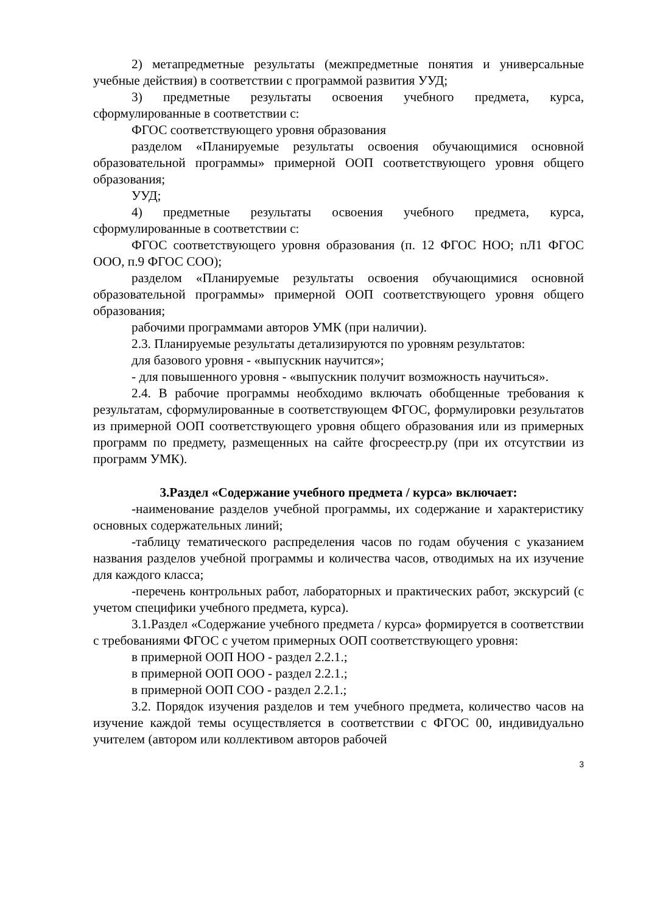2) метапредметные результаты (межпредметные понятия и универсальные учебные действия) в соответствии с программой развития УУД;
3) предметные результаты освоения учебного предмета, курса, сформулированные в соответствии с:
ФГОС соответствующего уровня образования
разделом «Планируемые результаты освоения обучающимися основной образовательной программы» примерной ООП соответствующего уровня общего образования;
УУД;
4) предметные результаты освоения учебного предмета, курса, сформулированные в соответствии с:
ФГОС соответствующего уровня образования (п. 12 ФГОС НОО; пЛ1 ФГОС ООО, п.9 ФГОС СОО);
разделом «Планируемые результаты освоения обучающимися основной образовательной программы» примерной ООП соответствующего уровня общего образования;
рабочими программами авторов УМК (при наличии).
2.3. Планируемые результаты детализируются по уровням результатов:
для базового уровня - «выпускник научится»;
- для повышенного уровня - «выпускник получит возможность научиться».
2.4. В рабочие программы необходимо включать обобщенные требования к результатам, сформулированные в соответствующем ФГОС, формулировки результатов из примерной ООП соответствующего уровня общего образования или из примерных программ по предмету, размещенных на сайте фгосреестр.ру (при их отсутствии из программ УМК).
3.Раздел «Содержание учебного предмета / курса» включает:
-наименование разделов учебной программы, их содержание и характеристику основных содержательных линий;
-таблицу тематического распределения часов по годам обучения с указанием названия разделов учебной программы и количества часов, отводимых на их изучение для каждого класса;
-перечень контрольных работ, лабораторных и практических работ, экскурсий (с учетом специфики учебного предмета, курса).
3.1.Раздел «Содержание учебного предмета / курса» формируется в соответствии с требованиями ФГОС с учетом примерных ООП соответствующего уровня:
в примерной ООП НОО - раздел 2.2.1.;
в примерной ООП ООО - раздел 2.2.1.;
в примерной ООП СОО - раздел 2.2.1.;
3.2. Порядок изучения разделов и тем учебного предмета, количество часов на изучение каждой темы осуществляется в соответствии с ФГОС 00, индивидуально учителем (автором или коллективом авторов рабочей
3